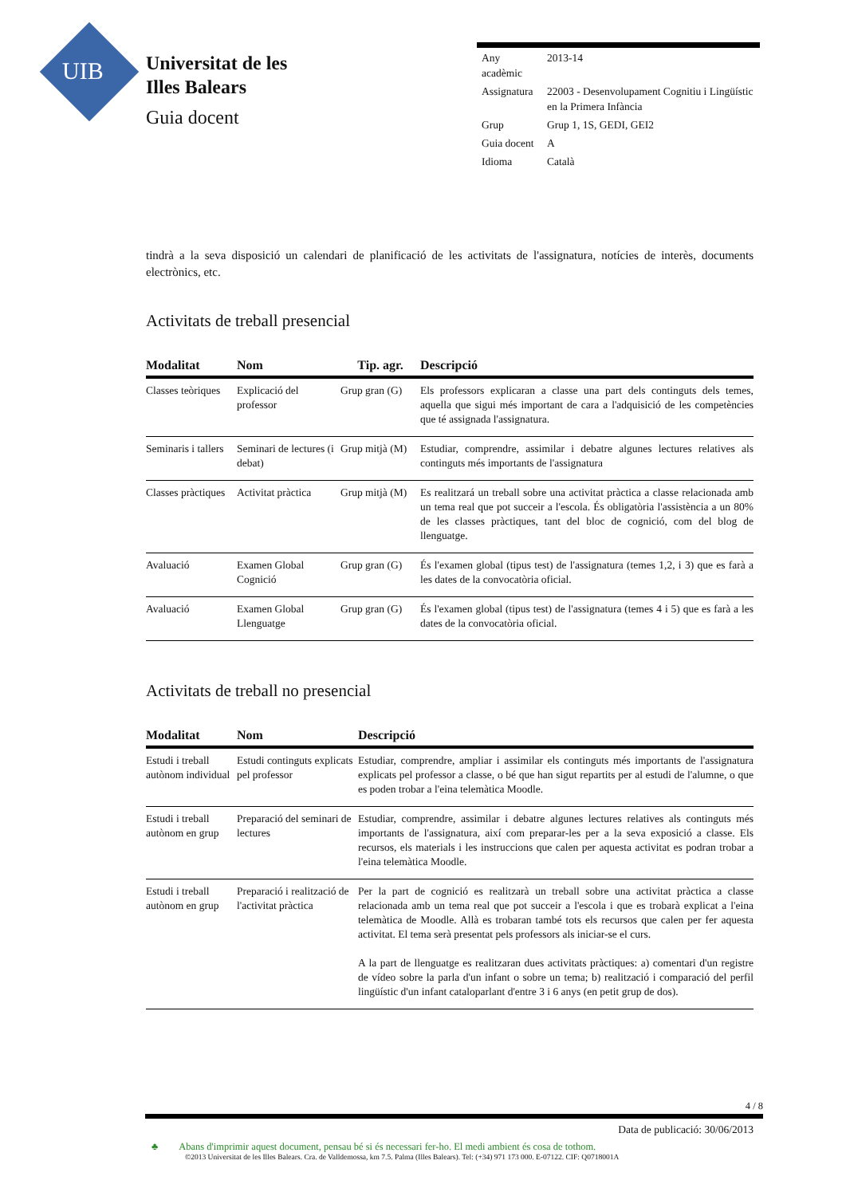UIB
Universitat de les
Illes Balears
Guia docent
| Any acadèmic | 2013-14 |
| Assignatura | 22003 - Desenvolupament Cognitiu i Lingüístic en la Primera Infància |
| Grup | Grup 1, 1S, GEDI, GEI2 |
| Guia docent | A |
| Idioma | Català |
tindrà a la seva disposició un calendari de planificació de les activitats de l'assignatura, notícies de interès, documents electrònics, etc.
Activitats de treball presencial
| Modalitat | Nom | Tip. agr. | Descripció |
| --- | --- | --- | --- |
| Classes teòriques | Explicació del professor | Grup gran (G) | Els professors explicaran a classe una part dels continguts dels temes, aquella que sigui més important de cara a l'adquisició de les competències que té assignada l'assignatura. |
| Seminaris i tallers | Seminari de lectures (i debat) | Grup mitjà (M) | Estudiar, comprendre, assimilar i debatre algunes lectures relatives als continguts més importants de l'assignatura |
| Classes pràctiques | Activitat pràctica | Grup mitjà (M) | Es realitzará un treball sobre una activitat pràctica a classe relacionada amb un tema real que pot succeir a l'escola. És obligatòria l'assistència a un 80% de les classes pràctiques, tant del bloc de cognició, com del blog de llenguatge. |
| Avaluació | Examen Global Cognició | Grup gran (G) | És l'examen global (tipus test) de l'assignatura (temes 1,2, i 3) que es farà a les dates de la convocatòria oficial. |
| Avaluació | Examen Global Llenguatge | Grup gran (G) | És l'examen global (tipus test) de l'assignatura (temes 4 i 5) que es farà a les dates de la convocatòria oficial. |
Activitats de treball no presencial
| Modalitat | Nom | Descripció |
| --- | --- | --- |
| Estudi i treball autònom individual | Estudi continguts explicats pel professor | Estudiar, comprendre, ampliar i assimilar els continguts més importants de l'assignatura explicats pel professor a classe, o bé que han sigut repartits per al estudi de l'alumne, o que es poden trobar a l'eina telemàtica Moodle. |
| Estudi i treball autònom en grup | Preparació del seminari de lectures | Estudiar, comprendre, assimilar i debatre algunes lectures relatives als continguts més importants de l'assignatura, així com preparar-les per a la seva exposició a classe. Els recursos, els materials i les instruccions que calen per aquesta activitat es podran trobar a l'eina telemàtica Moodle. |
| Estudi i treball autònom en grup | Preparació i realització de l'activitat pràctica | Per la part de cognició es realitzarà un treball sobre una activitat pràctica a classe relacionada amb un tema real que pot succeir a l'escola i que es trobarà explicat a l'eina telemàtica de Moodle. Allà es trobaran també tots els recursos que calen per fer aquesta activitat. El tema serà presentat pels professors als iniciar-se el curs. A la part de llenguatge es realitzaran dues activitats pràctiques: a) comentari d'un registre de vídeo sobre la parla d'un infant o sobre un tema; b) realització i comparació del perfil lingüístic d'un infant cataloparlant d'entre 3 i 6 anys (en petit grup de dos). |
4 / 8
Data de publicació: 30/06/2013
♣ Abans d'imprimir aquest document, pensau bé si és necessari fer-ho. El medi ambient és cosa de tothom.
©2013 Universitat de les Illes Balears. Cra. de Valldemossa, km 7.5. Palma (Illes Balears). Tel: (+34) 971 173 000. E-07122. CIF: Q0718001A